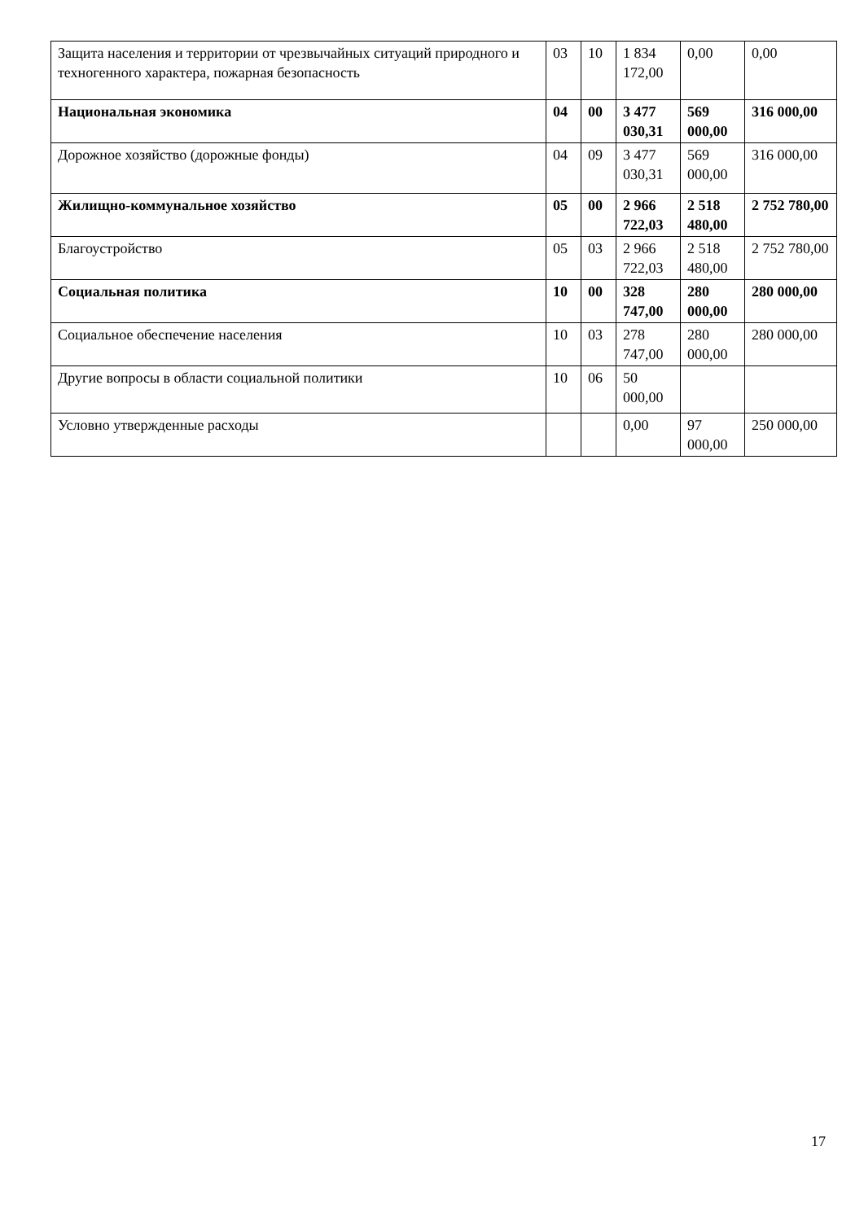| Защита населения и территории от чрезвычайных ситуаций природного и техногенного характера, пожарная безопасность | 03 | 10 | 1 834 172,00 | 0,00 | 0,00 |
| Национальная экономика | 04 | 00 | 3 477 030,31 | 569 000,00 | 316 000,00 |
| Дорожное хозяйство (дорожные фонды) | 04 | 09 | 3 477 030,31 | 569 000,00 | 316 000,00 |
| Жилищно-коммунальное хозяйство | 05 | 00 | 2 966 722,03 | 2 518 480,00 | 2 752 780,00 |
| Благоустройство | 05 | 03 | 2 966 722,03 | 2 518 480,00 | 2 752 780,00 |
| Социальная политика | 10 | 00 | 328 747,00 | 280 000,00 | 280 000,00 |
| Социальное обеспечение населения | 10 | 03 | 278 747,00 | 280 000,00 | 280 000,00 |
| Другие вопросы в области социальной политики | 10 | 06 | 50 000,00 | | |
| Условно утвержденные расходы | | | 0,00 | 97 000,00 | 250 000,00 |
17